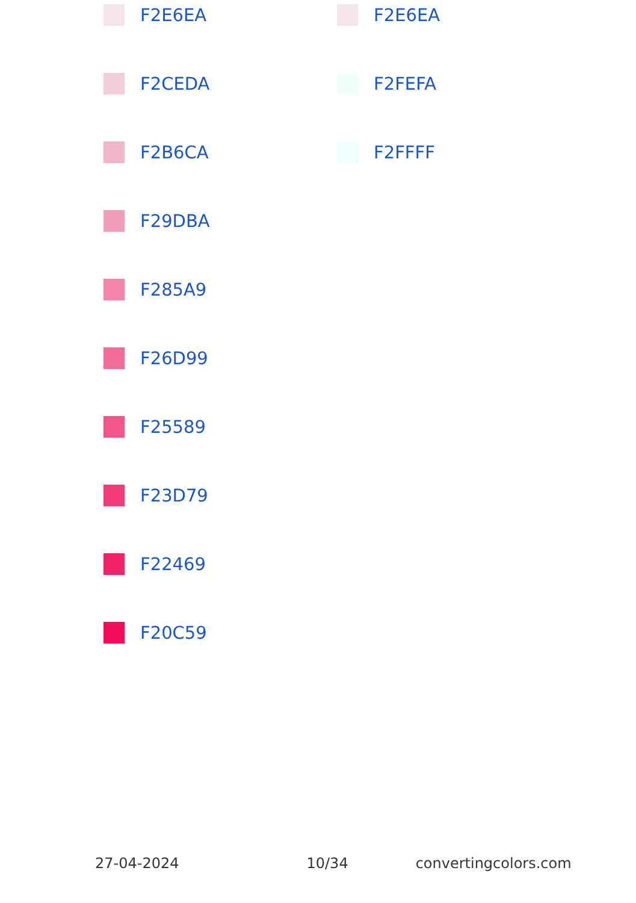F2E6EA
F2CEDA
F2B6CA
F29DBA
F285A9
F26D99
F25589
F23D79
F22469
F20C59
F2E6EA
F2FEFA
F2FFFF
27-04-2024 10/34 convertingcolors.com